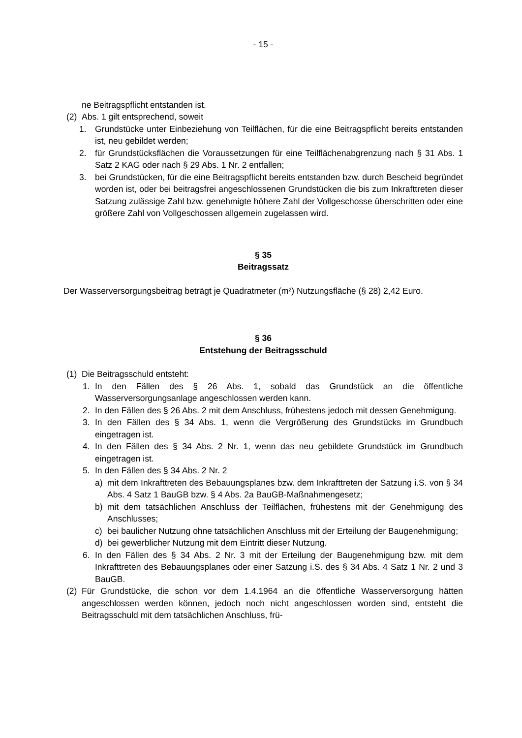- 15 -
ne Beitragspflicht entstanden ist.
(2) Abs. 1 gilt entsprechend, soweit
1. Grundstücke unter Einbeziehung von Teilflächen, für die eine Beitragspflicht bereits entstanden ist, neu gebildet werden;
2. für Grundstücksflächen die Voraussetzungen für eine Teilflächenabgrenzung nach § 31 Abs. 1 Satz 2 KAG oder nach § 29 Abs. 1 Nr. 2 entfallen;
3. bei Grundstücken, für die eine Beitragspflicht bereits entstanden bzw. durch Bescheid begründet worden ist, oder bei beitragsfrei angeschlossenen Grundstücken die bis zum Inkrafttreten dieser Satzung zulässige Zahl bzw. genehmigte höhere Zahl der Vollgeschosse überschritten oder eine größere Zahl von Vollgeschossen allgemein zugelassen wird.
§ 35
Beitragssatz
Der Wasserversorgungsbeitrag beträgt je Quadratmeter (m²) Nutzungsfläche (§ 28) 2,42 Euro.
§ 36
Entstehung der Beitragsschuld
(1) Die Beitragsschuld entsteht:
1. In den Fällen des § 26 Abs. 1, sobald das Grundstück an die öffentliche Wasserversorgungsanlage angeschlossen werden kann.
2. In den Fällen des § 26 Abs. 2 mit dem Anschluss, frühestens jedoch mit dessen Genehmigung.
3. In den Fällen des § 34 Abs. 1, wenn die Vergrößerung des Grundstücks im Grundbuch eingetragen ist.
4. In den Fällen des § 34 Abs. 2 Nr. 1, wenn das neu gebildete Grundstück im Grundbuch eingetragen ist.
5. In den Fällen des § 34 Abs. 2 Nr. 2
a) mit dem Inkrafttreten des Bebauungsplanes bzw. dem Inkrafttreten der Satzung i.S. von § 34 Abs. 4 Satz 1 BauGB bzw. § 4 Abs. 2a BauGB-Maßnahmengesetz;
b) mit dem tatsächlichen Anschluss der Teilflächen, frühestens mit der Genehmigung des Anschlusses;
c) bei baulicher Nutzung ohne tatsächlichen Anschluss mit der Erteilung der Baugenehmigung;
d) bei gewerblicher Nutzung mit dem Eintritt dieser Nutzung.
6. In den Fällen des § 34 Abs. 2 Nr. 3 mit der Erteilung der Baugenehmigung bzw. mit dem Inkrafttreten des Bebauungsplanes oder einer Satzung i.S. des § 34 Abs. 4 Satz 1 Nr. 2 und 3 BauGB.
(2) Für Grundstücke, die schon vor dem 1.4.1964 an die öffentliche Wasserversorgung hätten angeschlossen werden können, jedoch noch nicht angeschlossen worden sind, entsteht die Beitragsschuld mit dem tatsächlichen Anschluss, frü-